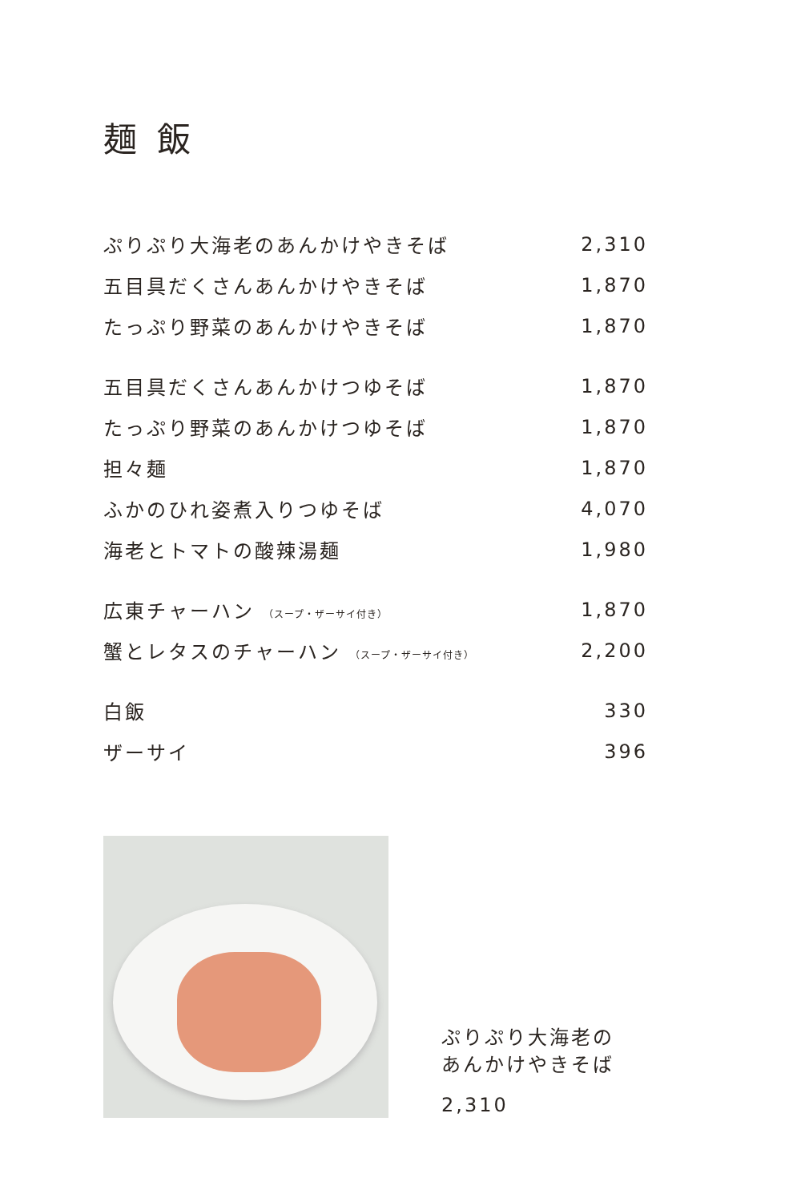麺 飯
| ぷりぷり大海老のあんかけやきそば | 2,310 |
| 五目具だくさんあんかけやきそば | 1,870 |
| たっぷり野菜のあんかけやきそば | 1,870 |
| 五目具だくさんあんかけつゆそば | 1,870 |
| たっぷり野菜のあんかけつゆそば | 1,870 |
| 担々麺 | 1,870 |
| ふかのひれ姿煮入りつゆそば | 4,070 |
| 海老とトマトの酸辣湯麺 | 1,980 |
| 広東チャーハン （スープ・ザーサイ付き） | 1,870 |
| 蟹とレタスのチャーハン （スープ・ザーサイ付き） | 2,200 |
| 白飯 | 330 |
| ザーサイ | 396 |
ぷりぷり大海老の
あんかけやきそば
2,310